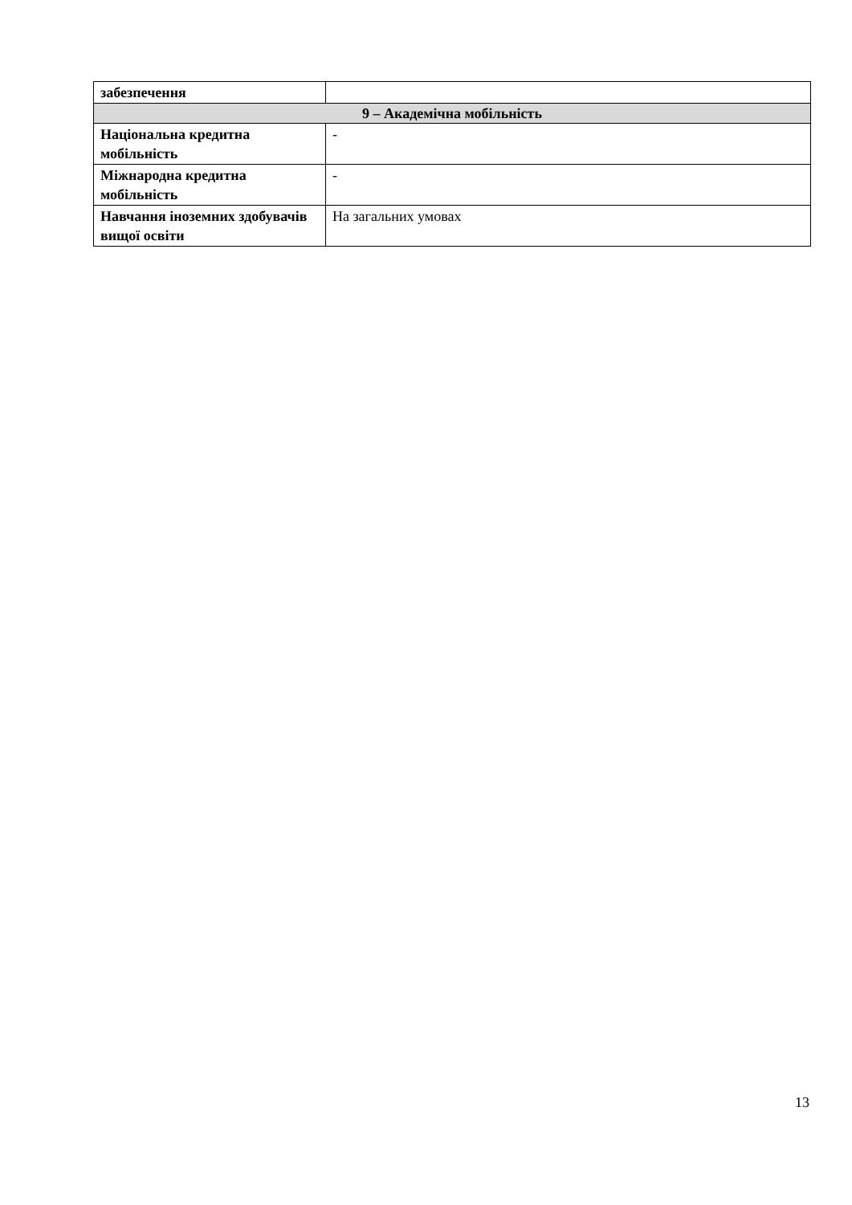| забезпечення | |
| 9 – Академічна мобільність | |
| Національна кредитна мобільність | - |
| Міжнародна кредитна мобільність | - |
| Навчання іноземних здобувачів вищої освіти | На загальних умовах |
13